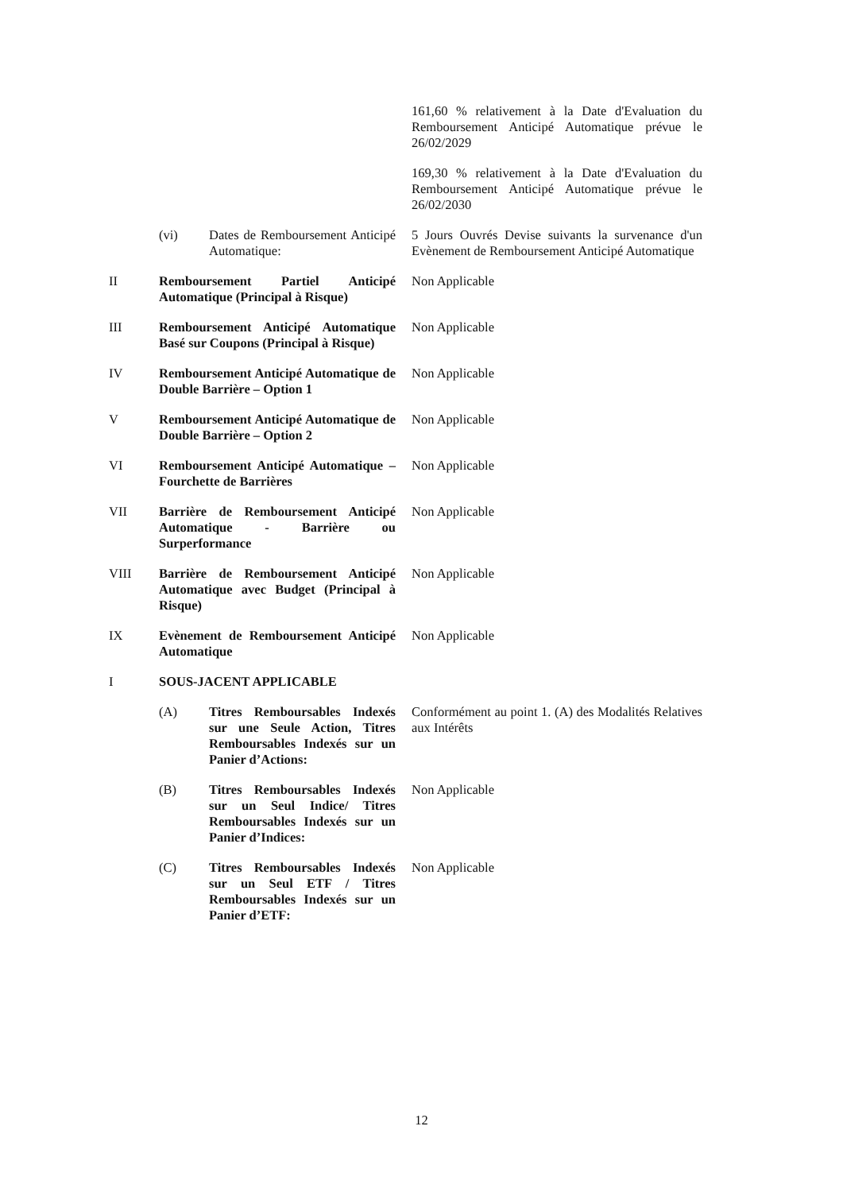161,60 % relativement à la Date d'Evaluation du Remboursement Anticipé Automatique prévue le 26/02/2029
169,30 % relativement à la Date d'Evaluation du Remboursement Anticipé Automatique prévue le 26/02/2030
(vi) Dates de Remboursement Anticipé Automatique:
5 Jours Ouvrés Devise suivants la survenance d'un Evènement de Remboursement Anticipé Automatique
II Remboursement Partiel Anticipé Automatique (Principal à Risque)
Non Applicable
III Remboursement Anticipé Automatique Basé sur Coupons (Principal à Risque)
Non Applicable
IV Remboursement Anticipé Automatique de Double Barrière – Option 1
Non Applicable
V Remboursement Anticipé Automatique de Double Barrière – Option 2
Non Applicable
VI Remboursement Anticipé Automatique – Fourchette de Barrières
Non Applicable
VII Barrière de Remboursement Anticipé Automatique - Barrière ou Surperformance
Non Applicable
VIII Barrière de Remboursement Anticipé Automatique avec Budget (Principal à Risque)
Non Applicable
IX Evènement de Remboursement Anticipé Automatique
Non Applicable
I SOUS-JACENT APPLICABLE
(A) Titres Remboursables Indexés sur une Seule Action, Titres Remboursables Indexés sur un Panier d’Actions:
Conformément au point 1. (A) des Modalités Relatives aux Intérêts
(B) Titres Remboursables Indexés sur un Seul Indice/ Titres Remboursables Indexés sur un Panier d’Indices:
Non Applicable
(C) Titres Remboursables Indexés sur un Seul ETF / Titres Remboursables Indexés sur un Panier d’ETF:
Non Applicable
12